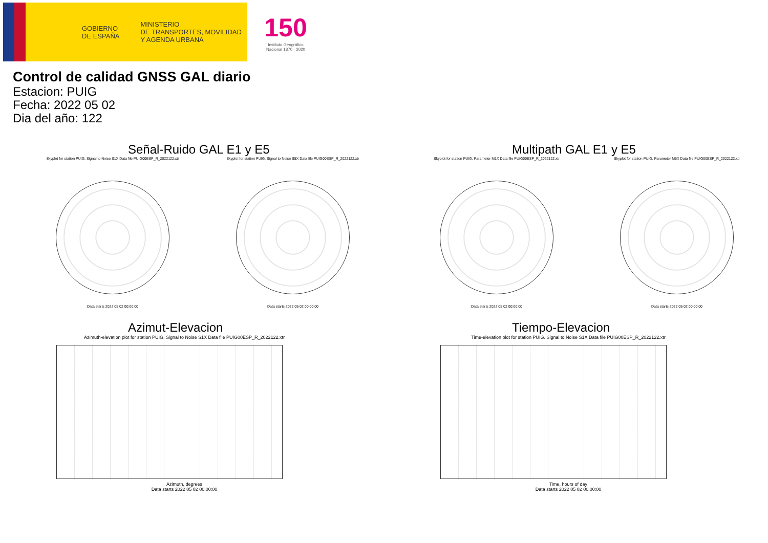GOBIERNO
DE ESPAÑA
MINISTERIO
DE TRANSPORTES, MOVILIDAD
Y AGENDA URBANA
150
Instituto Geográfico
Nacional 1870 · 2020
Control de calidad GNSS GAL diario
Estacion: PUIG
Fecha: 2022 05 02
Dia del año: 122
Señal-Ruido GAL E1 y E5
Skyplot for station PUIG. Signal to Noise S1X Data file PUIG00ESP_R_2022122.xtr
Data starts 2022 05 02 00:00:00
Skyplot for station PUIG. Signal to Noise S5X Data file PUIG00ESP_R_2022122.xtr
Data starts 2022 05 02 00:00:00
Multipath GAL E1 y E5
Skyplot for station PUIG. Parameter M1X Data file PUIG00ESP_R_2022122.xtr
Data starts 2022 05 02 00:00:00
Skyplot for station PUIG. Parameter M5X Data file PUIG00ESP_R_2022122.xtr
Data starts 2022 05 02 00:00:00
Azimut-Elevacion
Azimuth-elevation plot for station PUIG. Signal to Noise S1X Data file PUIG00ESP_R_2022122.xtr
Azimuth, degrees
Data starts 2022 05 02 00:00:00
Tiempo-Elevacion
Time-elevation plot for station PUIG. Signal to Noise S1X Data file PUIG00ESP_R_2022122.xtr
Time, hours of day
Data starts 2022 05 02 00:00:00